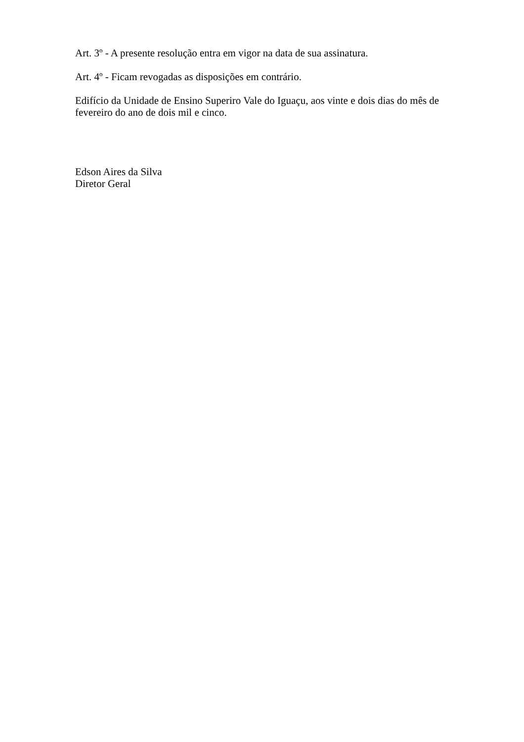Art. 3º - A presente resolução entra em vigor na data de sua assinatura.
Art. 4º - Ficam revogadas as disposições em contrário.
Edifício da Unidade de Ensino Superiro Vale do Iguaçu, aos vinte e dois dias do mês de fevereiro do ano de dois mil e cinco.
Edson Aires da Silva
Diretor Geral